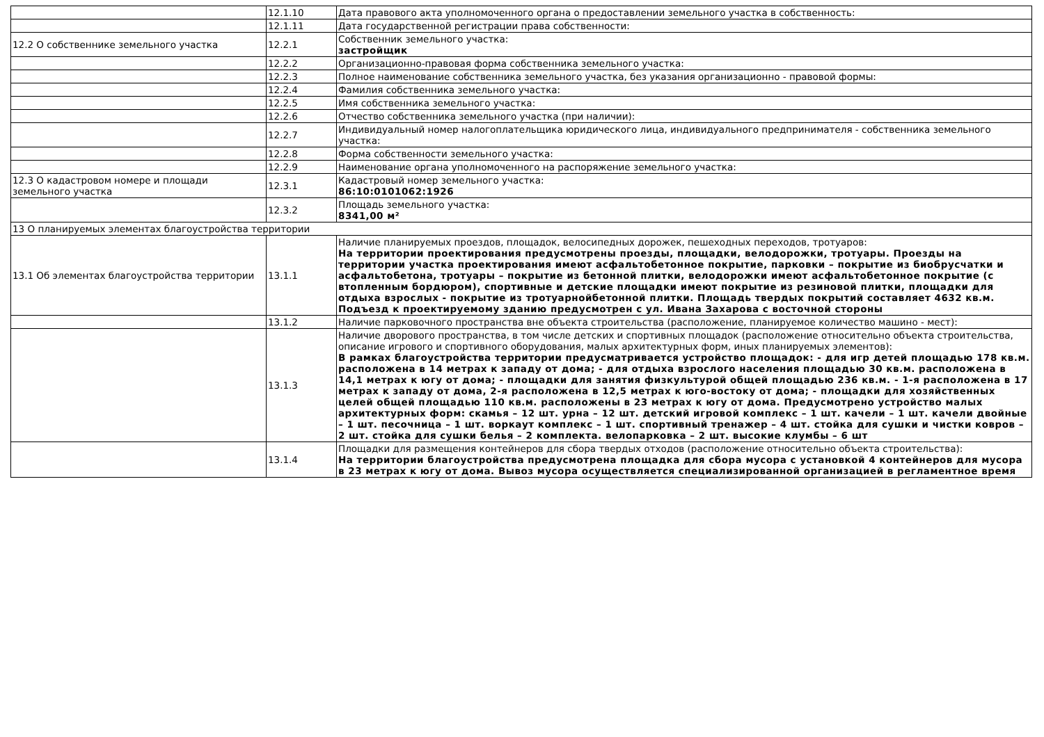| | 12.1.10 | Дата правового акта уполномоченного органа о предоставлении земельного участка в собственность: |
| | 12.1.11 | Дата государственной регистрации права собственности: |
| 12.2 О собственнике земельного участка | 12.2.1 | Собственник земельного участка: застройщик |
| | 12.2.2 | Организационно-правовая форма собственника земельного участка: |
| | 12.2.3 | Полное наименование собственника земельного участка, без указания организационно - правовой формы: |
| | 12.2.4 | Фамилия собственника земельного участка: |
| | 12.2.5 | Имя собственника земельного участка: |
| | 12.2.6 | Отчество собственника земельного участка (при наличии): |
| | 12.2.7 | Индивидуальный номер налогоплательщика юридического лица, индивидуального предпринимателя - собственника земельного участка: |
| | 12.2.8 | Форма собственности земельного участка: |
| | 12.2.9 | Наименование органа уполномоченного на распоряжение земельного участка: |
| 12.3 О кадастровом номере и площади земельного участка | 12.3.1 | Кадастровый номер земельного участка: 86:10:0101062:1926 |
| | 12.3.2 | Площадь земельного участка: 8341,00 м² |
| 13 О планируемых элементах благоустройства территории | | |
| 13.1 Об элементах благоустройства территории | 13.1.1 | Наличие планируемых проездов, площадок, велосипедных дорожек, пешеходных переходов, тротуаров: На территории проектирования предусмотрены проезды, площадки, велодорожки, тротуары. Проезды на территории участка проектирования имеют асфальтобетонное покрытие, парковки – покрытие из биобрусчатки и асфальтобетона, тротуары – покрытие из бетонной плитки, велодорожки имеют асфальтобетонное покрытие (с втопленным бордюром), спортивные и детские площадки имеют покрытие из резиновой плитки, площадки для отдыха взрослых - покрытие из тротуарнойбетонной плитки. Площадь твердых покрытий составляет 4632 кв.м. Подъезд к проектируемому зданию предусмотрен с ул. Ивана Захарова с восточной стороны |
| | 13.1.2 | Наличие парковочного пространства вне объекта строительства (расположение, планируемое количество машино - мест): |
| | 13.1.3 | Наличие дворового пространства, в том числе детских и спортивных площадок (расположение относительно объекта строительства, описание игрового и спортивного оборудования, малых архитектурных форм, иных планируемых элементов): В рамках благоустройства территории предусматривается устройство площадок: - для игр детей площадью 178 кв.м. расположена в 14 метрах к западу от дома; - для отдыха взрослого населения площадью 30 кв.м. расположена в 14,1 метрах к югу от дома; - площадки для занятия физкультурой общей площадью 236 кв.м. - 1-я расположена в 17 метрах к западу от дома, 2-я расположена в 12,5 метрах к юго-востоку от дома; - площадки для хозяйственных целей общей площадью 110 кв.м. расположены в 23 метрах к югу от дома. Предусмотрено устройство малых архитектурных форм: скамья – 12 шт. урна – 12 шт. детский игровой комплекс – 1 шт. качели – 1 шт. качели двойные – 1 шт. песочница – 1 шт. воркаут комплекс – 1 шт. спортивный тренажер – 4 шт. стойка для сушки и чистки ковров – 2 шт. стойка для сушки белья – 2 комплекта. велопарковка – 2 шт. высокие клумбы – 6 шт |
| | 13.1.4 | Площадки для размещения контейнеров для сбора твердых отходов (расположение относительно объекта строительства): На территории благоустройства предусмотрена площадка для сбора мусора с установкой 4 контейнеров для мусора в 23 метрах к югу от дома. Вывоз мусора осуществляется специализированной организацией в регламентное время |